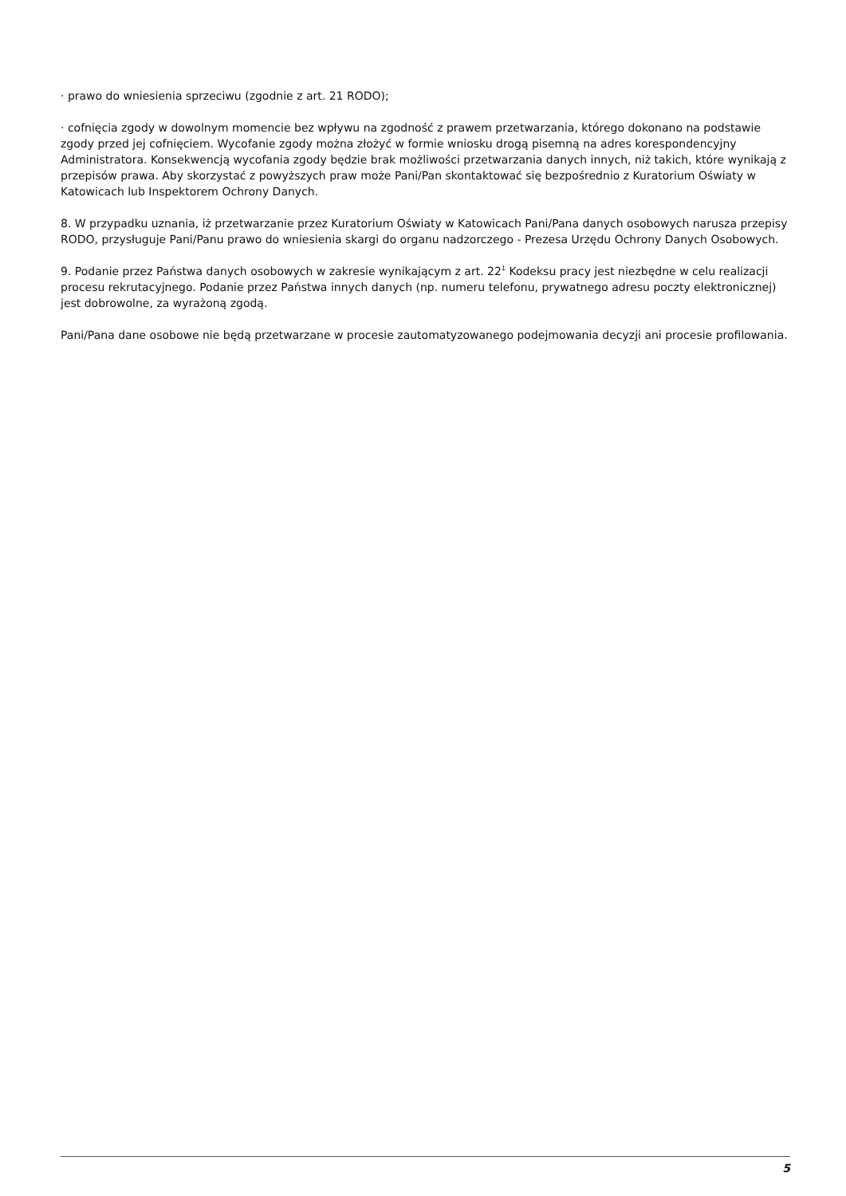· prawo do wniesienia sprzeciwu (zgodnie z art. 21 RODO);
· cofnięcia zgody w dowolnym momencie bez wpływu na zgodność z prawem przetwarzania, którego dokonano na podstawie zgody przed jej cofnięciem. Wycofanie zgody można złożyć w formie wniosku drogą pisemną na adres korespondencyjny Administratora. Konsekwencją wycofania zgody będzie brak możliwości przetwarzania danych innych, niż takich, które wynikają z przepisów prawa. Aby skorzystać z powyższych praw może Pani/Pan skontaktować się bezpośrednio z Kuratorium Oświaty w Katowicach lub Inspektorem Ochrony Danych.
8. W przypadku uznania, iż przetwarzanie przez Kuratorium Oświaty w Katowicach Pani/Pana danych osobowych narusza przepisy RODO, przysługuje Pani/Panu prawo do wniesienia skargi do organu nadzorczego - Prezesa Urzędu Ochrony Danych Osobowych.
9. Podanie przez Państwa danych osobowych w zakresie wynikającym z art. 22<sup>1</sup> Kodeksu pracy jest niezbędne w celu realizacji procesu rekrutacyjnego. Podanie przez Państwa innych danych (np. numeru telefonu, prywatnego adresu poczty elektronicznej) jest dobrowolne, za wyrażoną zgodą.
Pani/Pana dane osobowe nie będą przetwarzane w procesie zautomatyzowanego podejmowania decyzji ani procesie profilowania.
5